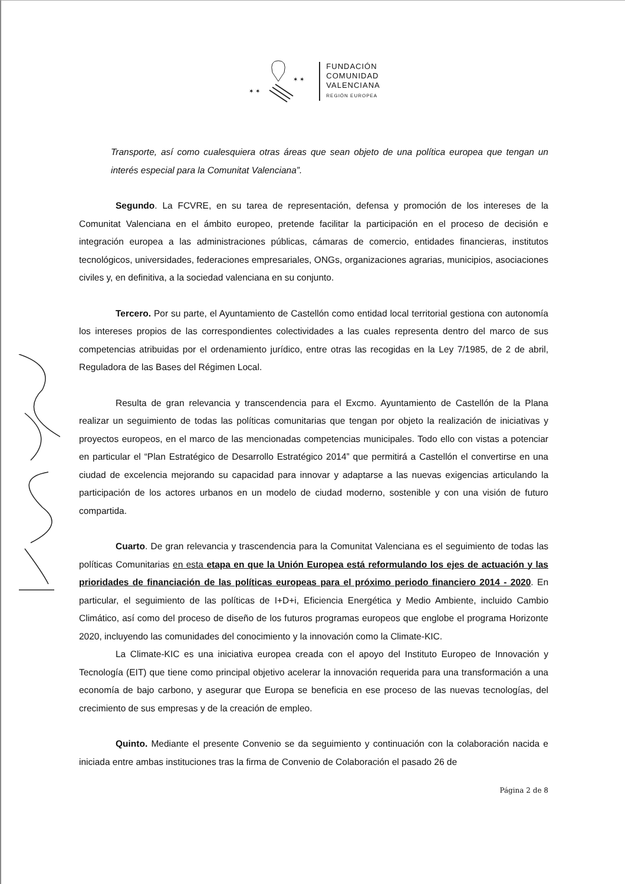✶ ✶
✶ ✶
FUNDACIÓN
COMUNIDAD
VALENCIANA
REGIÓN EUROPEA
Transporte, así como cualesquiera otras áreas que sean objeto de una política europea que tengan un interés especial para la Comunitat Valenciana”.
Segundo. La FCVRE, en su tarea de representación, defensa y promoción de los intereses de la Comunitat Valenciana en el ámbito europeo, pretende facilitar la participación en el proceso de decisión e integración europea a las administraciones públicas, cámaras de comercio, entidades financieras, institutos tecnológicos, universidades, federaciones empresariales, ONGs, organizaciones agrarias, municipios, asociaciones civiles y, en definitiva, a la sociedad valenciana en su conjunto.
Tercero. Por su parte, el Ayuntamiento de Castellón como entidad local territorial gestiona con autonomía los intereses propios de las correspondientes colectividades a las cuales representa dentro del marco de sus competencias atribuidas por el ordenamiento jurídico, entre otras las recogidas en la Ley 7/1985, de 2 de abril, Reguladora de las Bases del Régimen Local.
Resulta de gran relevancia y transcendencia para el Excmo. Ayuntamiento de Castellón de la Plana realizar un seguimiento de todas las políticas comunitarias que tengan por objeto la realización de iniciativas y proyectos europeos, en el marco de las mencionadas competencias municipales. Todo ello con vistas a potenciar en particular el “Plan Estratégico de Desarrollo Estratégico 2014” que permitirá a Castellón el convertirse en una ciudad de excelencia mejorando su capacidad para innovar y adaptarse a las nuevas exigencias articulando la participación de los actores urbanos en un modelo de ciudad moderno, sostenible y con una visión de futuro compartida.
Cuarto. De gran relevancia y trascendencia para la Comunitat Valenciana es el seguimiento de todas las políticas Comunitarias en esta etapa en que la Unión Europea está reformulando los ejes de actuación y las prioridades de financiación de las políticas europeas para el próximo periodo financiero 2014 - 2020. En particular, el seguimiento de las políticas de I+D+i, Eficiencia Energética y Medio Ambiente, incluido Cambio Climático, así como del proceso de diseño de los futuros programas europeos que englobe el programa Horizonte 2020, incluyendo las comunidades del conocimiento y la innovación como la Climate-KIC.
La Climate-KIC es una iniciativa europea creada con el apoyo del Instituto Europeo de Innovación y Tecnología (EIT) que tiene como principal objetivo acelerar la innovación requerida para una transformación a una economía de bajo carbono, y asegurar que Europa se beneficia en ese proceso de las nuevas tecnologías, del crecimiento de sus empresas y de la creación de empleo.
Quinto. Mediante el presente Convenio se da seguimiento y continuación con la colaboración nacida e iniciada entre ambas instituciones tras la firma de Convenio de Colaboración el pasado 26 de
Página 2 de 8